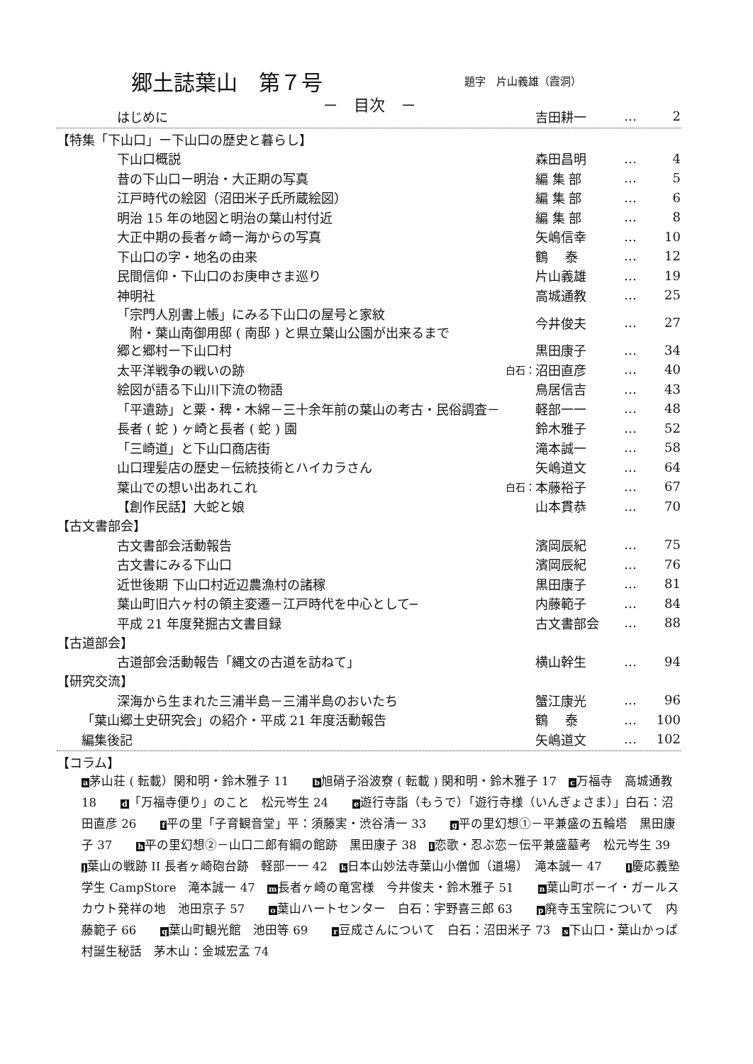郷土誌葉山　第７号 題字　片山義雄（霞洞）
－　目次　－
はじめに 吉田耕一 … 2
【特集「下山口」ー下山口の歴史と暮らし】
下山口概説 森田昌明 … 4
昔の下山口ー明治・大正期の写真 編 集 部 … 5
江戸時代の絵図（沼田米子氏所蔵絵図） 編 集 部 … 6
明治 15 年の地図と明治の葉山村付近 編 集 部 … 8
大正中期の長者ヶ崎ー海からの写真 矢嶋信幸 … 10
下山口の字・地名の由来 鶴　 泰 … 12
民間信仰・下山口のお庚申さま巡り 片山義雄 … 19
神明社 高城通教 … 25
「宗門人別書上帳」にみる下山口の屋号と家紋
　附・葉山南御用邸 ( 南邸 ) と県立葉山公園が出来るまで 今井俊夫 … 27
郷と郷村ー下山口村 黒田康子 … 34
太平洋戦争の戦いの跡 白石： 沼田直彦 … 40
絵図が語る下山川下流の物語 鳥居信吉 … 43
「平遺跡」と粟・稗・木綿－三十余年前の葉山の考古・民俗調査－ 軽部一一 … 48
長者 ( 蛇 ) ヶ崎と長者 ( 蛇 ) 園 鈴木雅子 … 52
「三崎道」と下山口商店街 滝本誠一 … 58
山口理髪店の歴史－伝統技術とハイカラさん 矢嶋道文 … 64
葉山での想い出あれこれ 白石： 本藤裕子 … 67
【創作民話】大蛇と娘 山本貫恭 … 70
【古文書部会】
古文書部会活動報告 濱岡辰紀 … 75
古文書にみる下山口 濱岡辰紀 … 76
近世後期 下山口村近辺農漁村の諸稼 黒田康子 … 81
葉山町旧六ヶ村の領主変遷－江戸時代を中心として─ 内藤範子 … 84
平成 21 年度発掘古文書目録 古文書部会 … 88
【古道部会】
古道部会活動報告「縄文の古道を訪ねて」 横山幹生 … 94
【研究交流】
深海から生まれた三浦半島－三浦半島のおいたち 蟹江康光 … 96
「葉山郷土史研究会」の紹介・平成 21 年度活動報告 鶴　 泰 … 100
編集後記 矢嶋道文 … 102
【コラム】
a茅山荘 ( 転載）関和明・鈴木雅子 11　　b旭硝子浴波寮 ( 転載 ) 関和明・鈴木雅子 17　c万福寺　高城通教 18　　d「万福寺便り」のこと　松元岑生 24　　e遊行寺詣（もうで）「遊行寺様（いんぎょさま）」白石：沼田直彦 26　　f平の里「子育観音堂」平：須藤実・渋谷清一 33　　g平の里幻想①－平兼盛の五輪塔　黒田康子 37　　h平の里幻想②－山口二郎有綱の館跡　黒田康子 38　i恋歌・忍ぶ恋－伝平兼盛墓考　松元岑生 39　　j葉山の戦跡 II 長者ヶ崎砲台跡　軽部一一 42　k日本山妙法寺葉山小僧伽（道場）　滝本誠一 47　　l慶応義塾学生 CampStore　滝本誠一 47　m長者ヶ崎の竜宮様　今井俊夫・鈴木雅子 51　　n葉山町ボーイ・ガールスカウト発祥の地　池田京子 57　　o葉山ハートセンター　白石：宇野喜三郎 63　　p廃寺玉宝院について　内藤範子 66　　q葉山町観光館　池田等 69　　r豆成さんについて　白石：沼田米子 73　s下山口・葉山かっぱ村誕生秘話　茅木山：金城宏孟 74